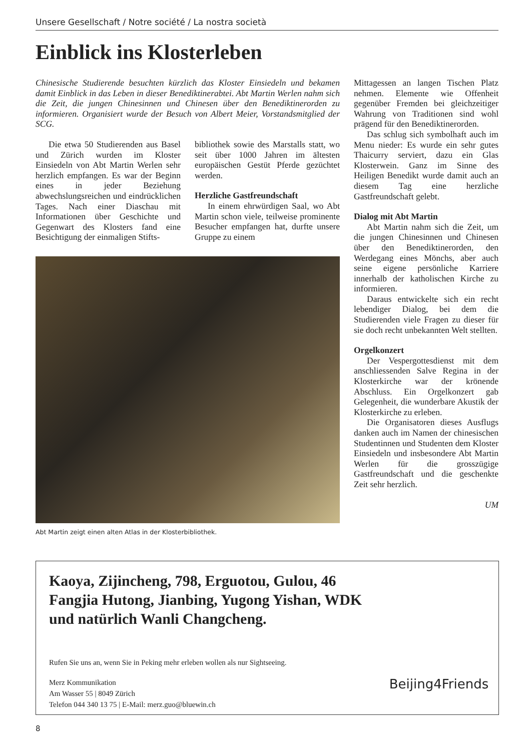Unsere Gesellschaft / Notre société / La nostra società
Einblick ins Klosterleben
Chinesische Studierende besuchten kürzlich das Kloster Einsiedeln und bekamen damit Einblick in das Leben in dieser Benediktinerabtei. Abt Martin Werlen nahm sich die Zeit, die jungen Chinesinnen und Chinesen über den Benediktinerorden zu informieren. Organisiert wurde der Besuch von Albert Meier, Vorstandsmitglied der SCG.
Die etwa 50 Studierenden aus Basel und Zürich wurden im Kloster Einsiedeln von Abt Martin Werlen sehr herzlich empfangen. Es war der Beginn eines in jeder Beziehung abwechslungsreichen und eindrücklichen Tages. Nach einer Diaschau mit Informationen über Geschichte und Gegenwart des Klosters fand eine Besichtigung der einmaligen Stifts-
bibliothek sowie des Marstalls statt, wo seit über 1000 Jahren im ältesten europäischen Gestüt Pferde gezüchtet werden.
Herzliche Gastfreundschaft
In einem ehrwürdigen Saal, wo Abt Martin schon viele, teilweise prominente Besucher empfangen hat, durfte unsere Gruppe zu einem
Abt Martin zeigt einen alten Atlas in der Klosterbibliothek.
Mittagessen an langen Tischen Platz nehmen. Elemente wie Offenheit gegenüber Fremden bei gleichzeitiger Wahrung von Traditionen sind wohl prägend für den Benediktinerorden.
Das schlug sich symbolhaft auch im Menu nieder: Es wurde ein sehr gutes Thaicurry serviert, dazu ein Glas Klosterwein. Ganz im Sinne des Heiligen Benedikt wurde damit auch an diesem Tag eine herzliche Gastfreundschaft gelebt.
Dialog mit Abt Martin
Abt Martin nahm sich die Zeit, um die jungen Chinesinnen und Chinesen über den Benediktinerorden, den Werdegang eines Mönchs, aber auch seine eigene persönliche Karriere innerhalb der katholischen Kirche zu informieren.
Daraus entwickelte sich ein recht lebendiger Dialog, bei dem die Studierenden viele Fragen zu dieser für sie doch recht unbekannten Welt stellten.
Orgelkonzert
Der Vespergottesdienst mit dem anschliessenden Salve Regina in der Klosterkirche war der krönende Abschluss. Ein Orgelkonzert gab Gelegenheit, die wunderbare Akustik der Klosterkirche zu erleben.
Die Organisatoren dieses Ausflugs danken auch im Namen der chinesischen Studentinnen und Studenten dem Kloster Einsiedeln und insbesondere Abt Martin Werlen für die grosszügige Gastfreundschaft und die geschenkte Zeit sehr herzlich.
UM
Kaoya, Zijincheng, 798, Erguotou, Gulou, 46 Fangjia Hutong, Jianbing, Yugong Yishan, WDK und natürlich Wanli Changcheng.
Rufen Sie uns an, wenn Sie in Peking mehr erleben wollen als nur Sightseeing.
Merz Kommunikation
Am Wasser 55 | 8049 Zürich
Telefon 044 340 13 75 | E-Mail: merz.guo@bluewin.ch
Beijing4Friends
8